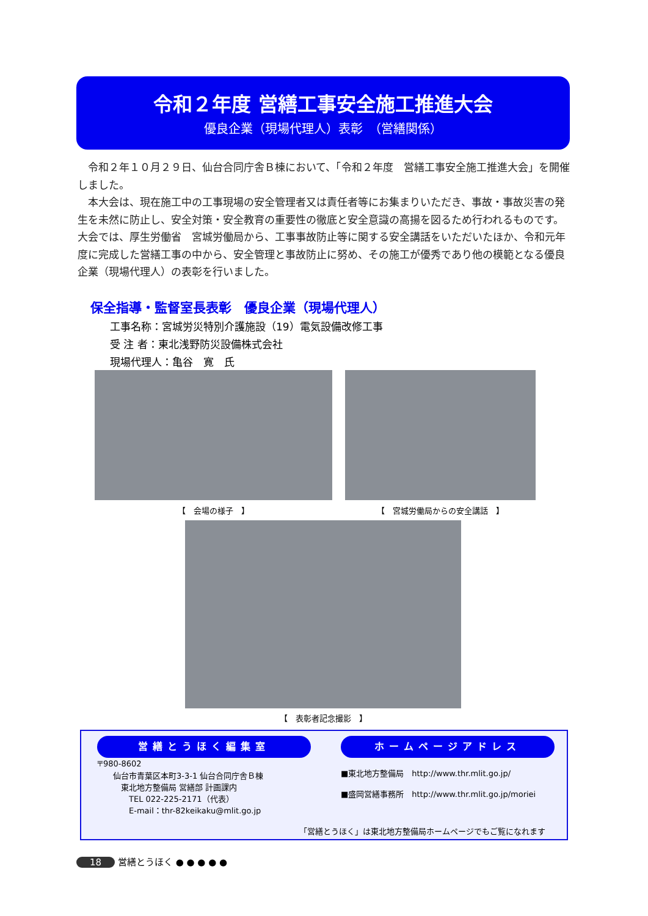令和２年度 営繕工事安全施工推進大会
優良企業（現場代理人）表彰　（営繕関係）
令和２年１０月２９日、仙台合同庁舎Ｂ棟において、「令和２年度　営繕工事安全施工推進大会」を開催しました。
本大会は、現在施工中の工事現場の安全管理者又は責任者等にお集まりいただき、事故・事故災害の発生を未然に防止し、安全対策・安全教育の重要性の徹底と安全意識の高揚を図るため行われるものです。大会では、厚生労働省　宮城労働局から、工事事故防止等に関する安全講話をいただいたほか、令和元年度に完成した営繕工事の中から、安全管理と事故防止に努め、その施工が優秀であり他の模範となる優良企業（現場代理人）の表彰を行いました。
保全指導・監督室長表彰　優良企業（現場代理人）
工事名称：宮城労災特別介護施設（19）電気設備改修工事
受 注 者：東北浅野防災設備株式会社
現場代理人：亀谷　寛　氏
【　会場の様子　】 【　宮城労働局からの安全講話　】
【　表彰者記念撮影　】
営繕とうほく編集室
〒980-8602
　　仙台市青葉区本町3-3-1 仙台合同庁舎Ｂ棟
　　　東北地方整備局 営繕部 計画課内
　　　　TEL 022-225-2171（代表）
　　　　E-mail：thr-82keikaku@mlit.go.jp
ホームページアドレス
■東北地方整備局　http://www.thr.mlit.go.jp/
■盛岡営繕事務所　http://www.thr.mlit.go.jp/moriei
「営繕とうほく」は東北地方整備局ホームページでもご覧になれます
18 営繕とうほく ● ● ● ● ●